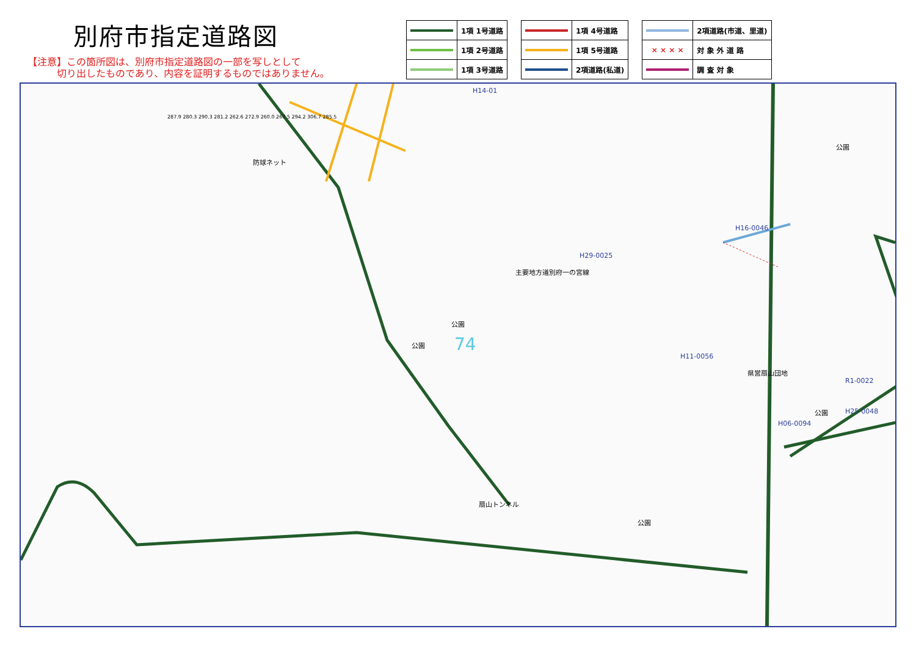別府市指定道路図
【注意】この箇所図は、別府市指定道路図の一部を写しとして
　　　切り出したものであり、内容を証明するものではありません。
| | 1項 1号道路 |
| | 1項 2号道路 |
| | 1項 3号道路 |
| | 1項 4号道路 |
| | 1項 5号道路 |
| | 2項道路(私道) |
| | 2項道路(市道、里道) |
| × × × × | 対 象 外 道 路 |
| | 調 査 対 象 |
H29-0025
H16-0046
H11-0056
H06-0094
R1-0022
H25-0048
H14-01
公園
公園
公園
公園
公園
県営扇山団地
防球ネット
扇山トンネル
主要地方道別府一の宮線
74
287.9 280.3 290.3 281.2 262.6 272.9 260.0 267.5 294.2 306.7 285.5